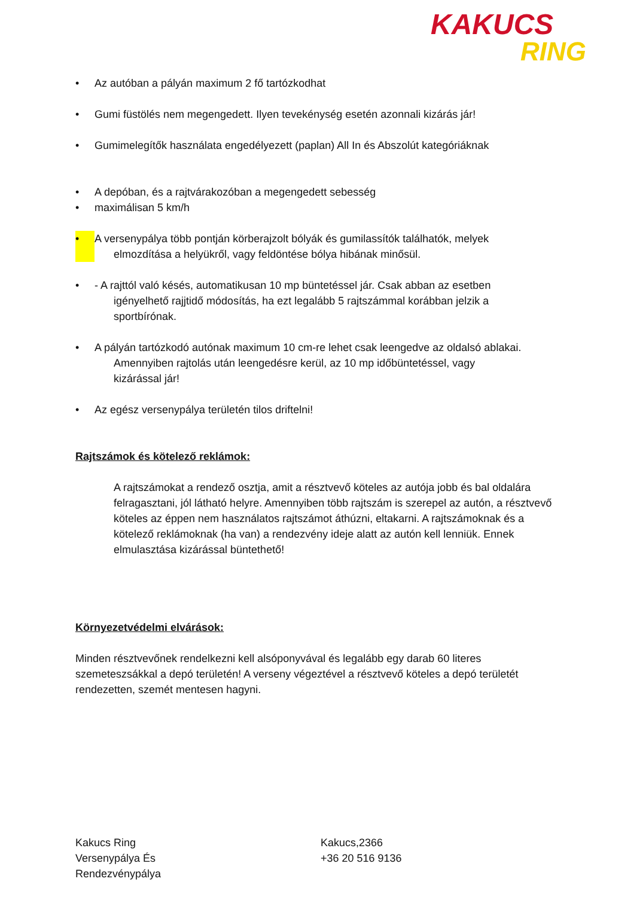KAKUCS
RING
• Az autóban a pályán maximum 2 fő tartózkodhat
• Gumi füstölés nem megengedett. Ilyen tevekénység esetén azonnali kizárás jár!
• Gumimelegítők használata engedélyezett (paplan) All In és Abszolút kategóriáknak
• A depóban, és a rajtvárakozóban a megengedett sebesség
• maximálisan 5 km/h
• A versenypálya több pontján körberajzolt bólyák és gumilassítók találhatók, melyek
elmozdítása a helyükről, vagy feldöntése bólya hibának minősül.
• - A rajttól való késés, automatikusan 10 mp büntetéssel jár. Csak abban az esetben
igényelhető rajjtidő módosítás, ha ezt legalább 5 rajtszámmal korábban jelzik a
sportbírónak.
• A pályán tartózkodó autónak maximum 10 cm-re lehet csak leengedve az oldalsó ablakai.
Amennyiben rajtolás után leengedésre kerül, az 10 mp időbüntetéssel, vagy
kizárással jár!
• Az egész versenypálya területén tilos driftelni!
Rajtszámok és kötelező reklámok:
A rajtszámokat a rendező osztja, amit a résztvevő köteles az autója jobb és bal oldalára felragasztani, jól látható helyre. Amennyiben több rajtszám is szerepel az autón, a résztvevő köteles az éppen nem használatos rajtszámot áthúzni, eltakarni. A rajtszámoknak és a kötelező reklámoknak (ha van) a rendezvény ideje alatt az autón kell lenniük. Ennek elmulasztása kizárással büntethető!
Környezetvédelmi elvárások:
Minden résztvevőnek rendelkezni kell alsóponyvával és legalább egy darab 60 literes szemeteszsákkal a depó területén! A verseny végeztével a résztvevő köteles a depó területét rendezetten, szemét mentesen hagyni.
Kakucs Ring
Versenypálya És
Rendezvénypálya
Kakucs,2366
+36 20 516 9136